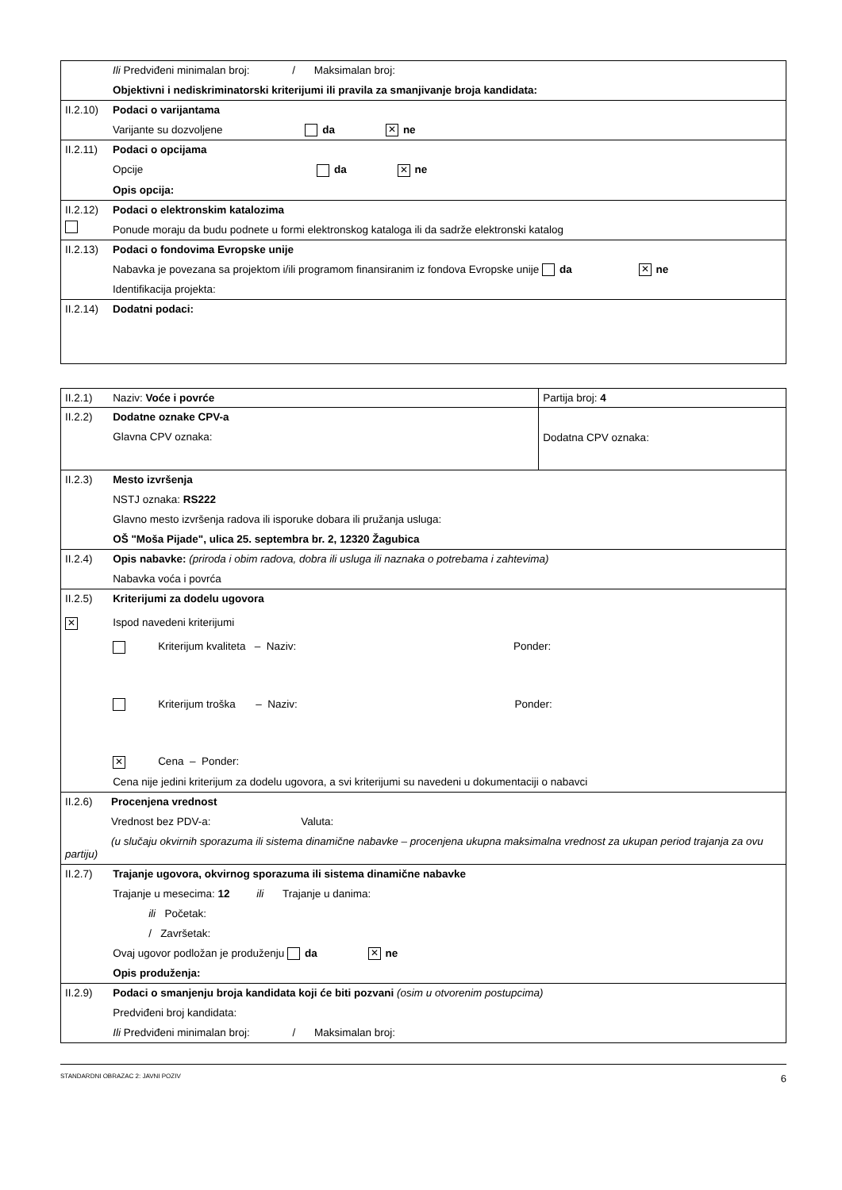| | Ili Predviđeni minimalan broj: / Maksimalan broj: Objektivni i nediskriminatorski kriterijumi ili pravila za smanjivanje broja kandidata: |
| II.2.10) | Podaci o varijantama Varijante su dozvoljene da ✕ ne |
| II.2.11) | Podaci o opcijama Opcije da ✕ ne Opis opcija: |
| II.2.12) | Podaci o elektronskim katalozima Ponude moraju da budu podnete u formi elektronskog kataloga ili da sadrže elektronski katalog |
| II.2.13) | Podaci o fondovima Evropske unije Nabavka je povezana sa projektom i/ili programom finansiranim iz fondova Evropske unije da ✕ ne Identifikacija projekta: |
| II.2.14) | Dodatni podaci: |
| II.2.1) | Naziv: Voće i povrće | Partija broj: 4 |
| II.2.2) | Dodatne oznake CPV-a Glavna CPV oznaka: | Dodatna CPV oznaka: |
| II.2.3) | Mesto izvršenja NSTJ oznaka: RS222 Glavno mesto izvršenja radova ili isporuke dobara ili pružanja usluga: OŠ "Moša Pijade", ulica 25. septembra br. 2, 12320 Žagubica | |
| II.2.4) | Opis nabavke: (priroda i obim radova, dobra ili usluga ili naznaka o potrebama i zahtevima) Nabavka voća i povrća | |
| II.2.5) ✕ | Kriterijumi za dodelu ugovora Ispod navedeni kriterijumi Kriterijum kvaliteta – Naziv: Ponder: Kriterijum troška – Naziv: Ponder: ✕ Cena – Ponder: Cena nije jedini kriterijum za dodelu ugovora, a svi kriterijumi su navedeni u dokumentaciji o nabavci | |
| II.2.6) Procenjena vrednost Vrednost bez PDV-a: Valuta: (u slučaju okvirnih sporazuma ili sistema dinamične nabavke – procenjena ukupna maksimalna vrednost za ukupan period trajanja za ovu partiju) | | |
| II.2.7) | Trajanje ugovora, okvirnog sporazuma ili sistema dinamične nabavke Trajanje u mesecima: 12 ili Trajanje u danima: ili Početak: / Završetak: Ovaj ugovor podložan je produženju da ✕ ne Opis produženja: | |
| II.2.9) | Podaci o smanjenju broja kandidata koji će biti pozvani (osim u otvorenim postupcima) Predviđeni broj kandidata: Ili Predviđeni minimalan broj: / Maksimalan broj: | |
STANDARDNI OBRAZAC 2: JAVNI POZIV 6